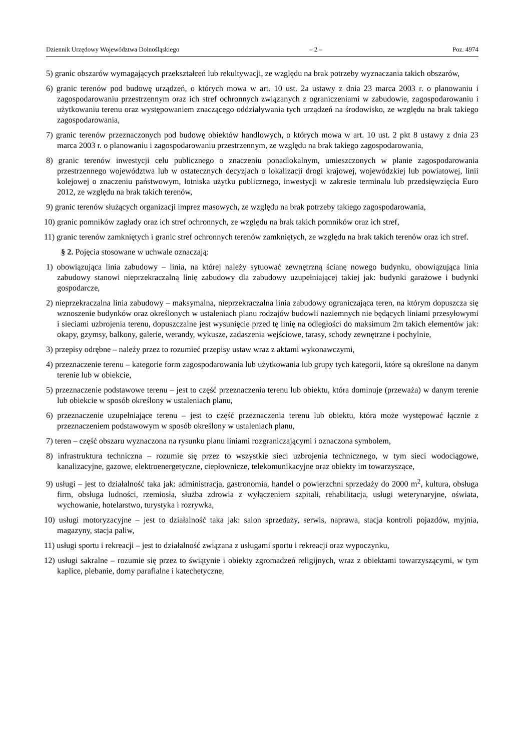Dziennik Urzędowy Województwa Dolnośląskiego – 2 – Poz. 4974
5) granic obszarów wymagających przekształceń lub rekultywacji, ze względu na brak potrzeby wyznaczania takich obszarów,
6) granic terenów pod budowę urządzeń, o których mowa w art. 10 ust. 2a ustawy z dnia 23 marca 2003 r. o planowaniu i zagospodarowaniu przestrzennym oraz ich stref ochronnych związanych z ograniczeniami w zabudowie, zagospodarowaniu i użytkowaniu terenu oraz występowaniem znaczącego oddziaływania tych urządzeń na środowisko, ze względu na brak takiego zagospodarowania,
7) granic terenów przeznaczonych pod budowę obiektów handlowych, o których mowa w art. 10 ust. 2 pkt 8 ustawy z dnia 23 marca 2003 r. o planowaniu i zagospodarowaniu przestrzennym, ze względu na brak takiego zagospodarowania,
8) granic terenów inwestycji celu publicznego o znaczeniu ponadlokalnym, umieszczonych w planie zagospodarowania przestrzennego województwa lub w ostatecznych decyzjach o lokalizacji drogi krajowej, wojewódzkiej lub powiatowej, linii kolejowej o znaczeniu państwowym, lotniska użytku publicznego, inwestycji w zakresie terminalu lub przedsięwzięcia Euro 2012, ze względu na brak takich terenów,
9) granic terenów służących organizacji imprez masowych, ze względu na brak potrzeby takiego zagospodarowania,
10) granic pomników zagłady oraz ich stref ochronnych, ze względu na brak takich pomników oraz ich stref,
11) granic terenów zamkniętych i granic stref ochronnych terenów zamkniętych, ze względu na brak takich terenów oraz ich stref.
§ 2. Pojęcia stosowane w uchwale oznaczają:
1) obowiązująca linia zabudowy – linia, na której należy sytuować zewnętrzną ścianę nowego budynku, obowiązująca linia zabudowy stanowi nieprzekraczalną linię zabudowy dla zabudowy uzupełniającej takiej jak: budynki garażowe i budynki gospodarcze,
2) nieprzekraczalna linia zabudowy – maksymalna, nieprzekraczalna linia zabudowy ograniczająca teren, na którym dopuszcza się wznoszenie budynków oraz określonych w ustaleniach planu rodzajów budowli naziemnych nie będących liniami przesyłowymi i sieciami uzbrojenia terenu, dopuszczalne jest wysunięcie przed tę linię na odległości do maksimum 2m takich elementów jak: okapy, gzymsy, balkony, galerie, werandy, wykusze, zadaszenia wejściowe, tarasy, schody zewnętrzne i pochylnie,
3) przepisy odrębne – należy przez to rozumieć przepisy ustaw wraz z aktami wykonawczymi,
4) przeznaczenie terenu – kategorie form zagospodarowania lub użytkowania lub grupy tych kategorii, które są określone na danym terenie lub w obiekcie,
5) przeznaczenie podstawowe terenu – jest to część przeznaczenia terenu lub obiektu, która dominuje (przeważa) w danym terenie lub obiekcie w sposób określony w ustaleniach planu,
6) przeznaczenie uzupełniające terenu – jest to część przeznaczenia terenu lub obiektu, która może występować łącznie z przeznaczeniem podstawowym w sposób określony w ustaleniach planu,
7) teren – część obszaru wyznaczona na rysunku planu liniami rozgraniczającymi i oznaczona symbolem,
8) infrastruktura techniczna – rozumie się przez to wszystkie sieci uzbrojenia technicznego, w tym sieci wodociągowe, kanalizacyjne, gazowe, elektroenergetyczne, ciepłownicze, telekomunikacyjne oraz obiekty im towarzyszące,
9) usługi – jest to działalność taka jak: administracja, gastronomia, handel o powierzchni sprzedaży do 2000 m<sup>2</sup>, kultura, obsługa firm, obsługa ludności, rzemiosła, służba zdrowia z wyłączeniem szpitali, rehabilitacja, usługi weterynaryjne, oświata, wychowanie, hotelarstwo, turystyka i rozrywka,
10) usługi motoryzacyjne – jest to działalność taka jak: salon sprzedaży, serwis, naprawa, stacja kontroli pojazdów, myjnia, magazyny, stacja paliw,
11) usługi sportu i rekreacji – jest to działalność związana z usługami sportu i rekreacji oraz wypoczynku,
12) usługi sakralne – rozumie się przez to świątynie i obiekty zgromadzeń religijnych, wraz z obiektami towarzyszącymi, w tym kaplice, plebanie, domy parafialne i katechetyczne,